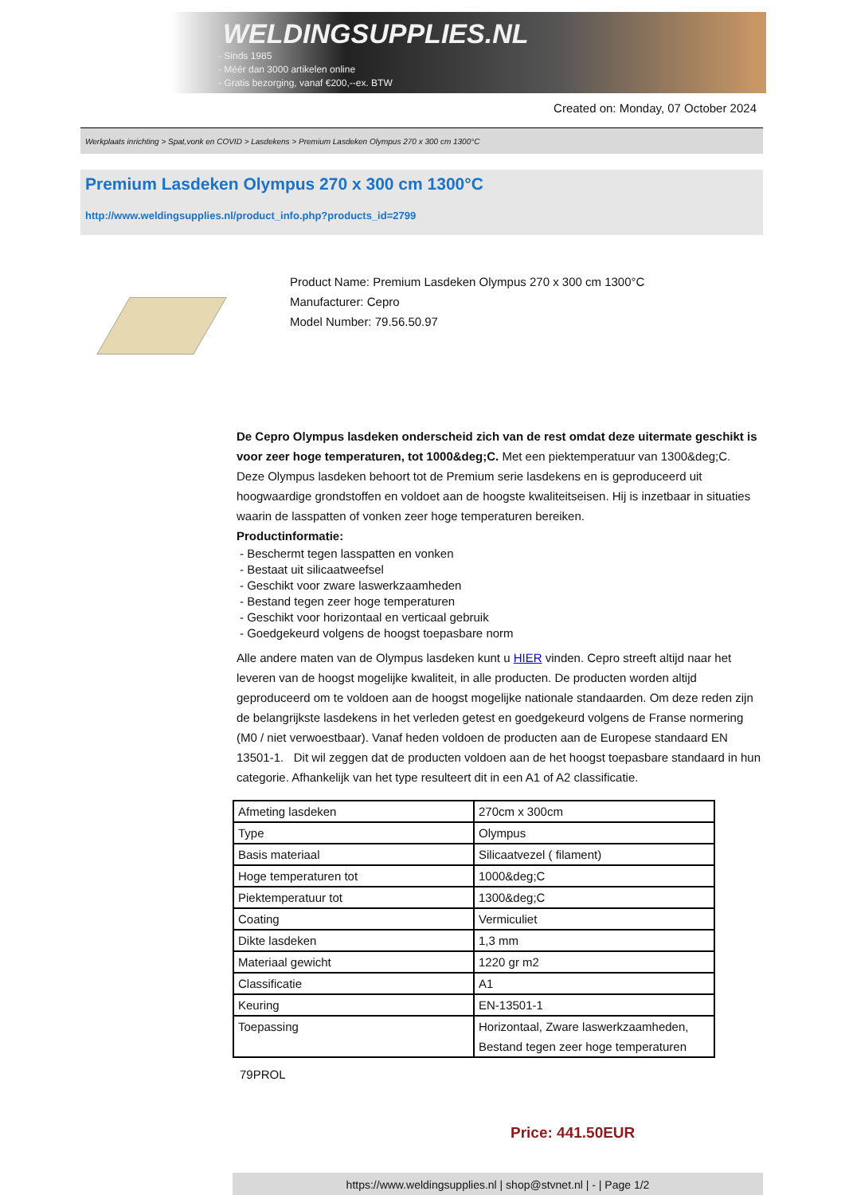WELDINGSUPPLIES.NL
- Sinds 1985
- Méér dan 3000 artikelen online
- Gratis bezorging, vanaf €200,--ex. BTW
Created on: Monday, 07 October 2024
Werkplaats inrichting > Spat,vonk en COVID > Lasdekens > Premium Lasdeken Olympus 270 x 300 cm 1300°C
Premium Lasdeken Olympus 270 x 300 cm 1300°C
http://www.weldingsupplies.nl/product_info.php?products_id=2799
Product Name: Premium Lasdeken Olympus 270 x 300 cm 1300°C
Manufacturer: Cepro
Model Number: 79.56.50.97
De Cepro Olympus lasdeken onderscheid zich van de rest omdat deze uitermate geschikt is voor zeer hoge temperaturen, tot 1000&deg;C. Met een piektemperatuur van 1300&deg;C. Deze Olympus lasdeken behoort tot de Premium serie lasdekens en is geproduceerd uit hoogwaardige grondstoffen en voldoet aan de hoogste kwaliteitseisen. Hij is inzetbaar in situaties waarin de lasspatten of vonken zeer hoge temperaturen bereiken.
Productinformatie:
- Beschermt tegen lasspatten en vonken
- Bestaat uit silicaatweefsel
- Geschikt voor zware laswerkzaamheden
- Bestand tegen zeer hoge temperaturen
- Geschikt voor horizontaal en verticaal gebruik
- Goedgekeurd volgens de hoogst toepasbare norm
Alle andere maten van de Olympus lasdeken kunt u HIER vinden. Cepro streeft altijd naar het leveren van de hoogst mogelijke kwaliteit, in alle producten. De producten worden altijd geproduceerd om te voldoen aan de hoogst mogelijke nationale standaarden. Om deze reden zijn de belangrijkste lasdekens in het verleden getest en goedgekeurd volgens de Franse normering (M0 / niet verwoestbaar). Vanaf heden voldoen de producten aan de Europese standaard EN 13501-1. Dit wil zeggen dat de producten voldoen aan de het hoogst toepasbare standaard in hun categorie. Afhankelijk van het type resulteert dit in een A1 of A2 classificatie.
| Afmeting lasdeken | 270cm x 300cm |
| Type | Olympus |
| Basis materiaal | Silicaatvezel ( filament) |
| Hoge temperaturen tot | 1000&deg;C |
| Piektemperatuur tot | 1300&deg;C |
| Coating | Vermiculiet |
| Dikte lasdeken | 1,3 mm |
| Materiaal gewicht | 1220 gr m2 |
| Classificatie | A1 |
| Keuring | EN-13501-1 |
| Toepassing | Horizontaal, Zware laswerkzaamheden, Bestand tegen zeer hoge temperaturen |
79PROL
Price: 441.50EUR
https://www.weldingsupplies.nl | shop@stvnet.nl | - | Page 1/2